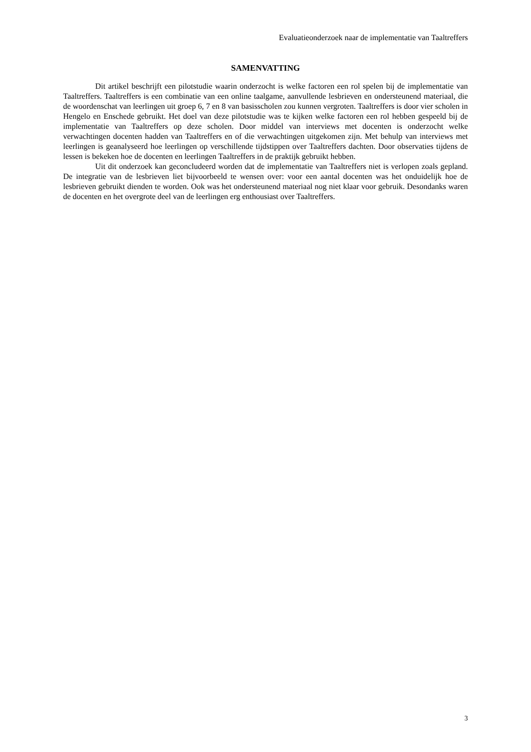Evaluatieonderzoek naar de implementatie van Taaltreffers
SAMENVATTING
Dit artikel beschrijft een pilotstudie waarin onderzocht is welke factoren een rol spelen bij de implementatie van Taaltreffers. Taaltreffers is een combinatie van een online taalgame, aanvullende lesbrieven en ondersteunend materiaal, die de woordenschat van leerlingen uit groep 6, 7 en 8 van basisscholen zou kunnen vergroten. Taaltreffers is door vier scholen in Hengelo en Enschede gebruikt. Het doel van deze pilotstudie was te kijken welke factoren een rol hebben gespeeld bij de implementatie van Taaltreffers op deze scholen. Door middel van interviews met docenten is onderzocht welke verwachtingen docenten hadden van Taaltreffers en of die verwachtingen uitgekomen zijn. Met behulp van interviews met leerlingen is geanalyseerd hoe leerlingen op verschillende tijdstippen over Taaltreffers dachten. Door observaties tijdens de lessen is bekeken hoe de docenten en leerlingen Taaltreffers in de praktijk gebruikt hebben.
Uit dit onderzoek kan geconcludeerd worden dat de implementatie van Taaltreffers niet is verlopen zoals gepland. De integratie van de lesbrieven liet bijvoorbeeld te wensen over: voor een aantal docenten was het onduidelijk hoe de lesbrieven gebruikt dienden te worden. Ook was het ondersteunend materiaal nog niet klaar voor gebruik. Desondanks waren de docenten en het overgrote deel van de leerlingen erg enthousiast over Taaltreffers.
3